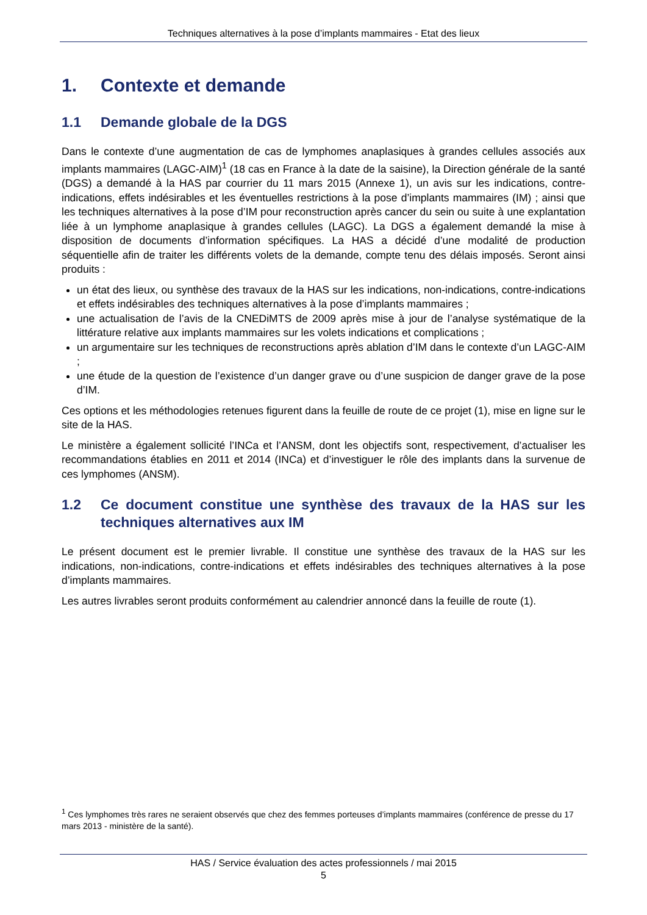Techniques alternatives à la pose d’implants mammaires - Etat des lieux
1. Contexte et demande
1.1 Demande globale de la DGS
Dans le contexte d’une augmentation de cas de lymphomes anaplasiques à grandes cellules associés aux implants mammaires (LAGC-AIM)<sup>1</sup> (18 cas en France à la date de la saisine), la Direction générale de la santé (DGS) a demandé à la HAS par courrier du 11 mars 2015 (Annexe 1), un avis sur les indications, contre-indications, effets indésirables et les éventuelles restrictions à la pose d’implants mammaires (IM) ; ainsi que les techniques alternatives à la pose d’IM pour reconstruction après cancer du sein ou suite à une explantation liée à un lymphome anaplasique à grandes cellules (LAGC). La DGS a également demandé la mise à disposition de documents d’information spécifiques. La HAS a décidé d’une modalité de production séquentielle afin de traiter les différents volets de la demande, compte tenu des délais imposés. Seront ainsi produits :
un état des lieux, ou synthèse des travaux de la HAS sur les indications, non-indications, contre-indications et effets indésirables des techniques alternatives à la pose d’implants mammaires ;
une actualisation de l’avis de la CNEDiMTS de 2009 après mise à jour de l’analyse systématique de la littérature relative aux implants mammaires sur les volets indications et complications ;
un argumentaire sur les techniques de reconstructions après ablation d’IM dans le contexte d’un LAGC-AIM ;
une étude de la question de l’existence d’un danger grave ou d’une suspicion de danger grave de la pose d’IM.
Ces options et les méthodologies retenues figurent dans la feuille de route de ce projet (1), mise en ligne sur le site de la HAS.
Le ministère a également sollicité l’INCa et l’ANSM, dont les objectifs sont, respectivement, d’actualiser les recommandations établies en 2011 et 2014 (INCa) et d’investiguer le rôle des implants dans la survenue de ces lymphomes (ANSM).
1.2 Ce document constitue une synthèse des travaux de la HAS sur les techniques alternatives aux IM
Le présent document est le premier livrable. Il constitue une synthèse des travaux de la HAS sur les indications, non-indications, contre-indications et effets indésirables des techniques alternatives à la pose d’implants mammaires.
Les autres livrables seront produits conformément au calendrier annoncé dans la feuille de route (1).
<sup>1</sup> Ces lymphomes très rares ne seraient observés que chez des femmes porteuses d’implants mammaires (conférence de presse du 17 mars 2013 - ministère de la santé).
HAS / Service évaluation des actes professionnels / mai 2015
5